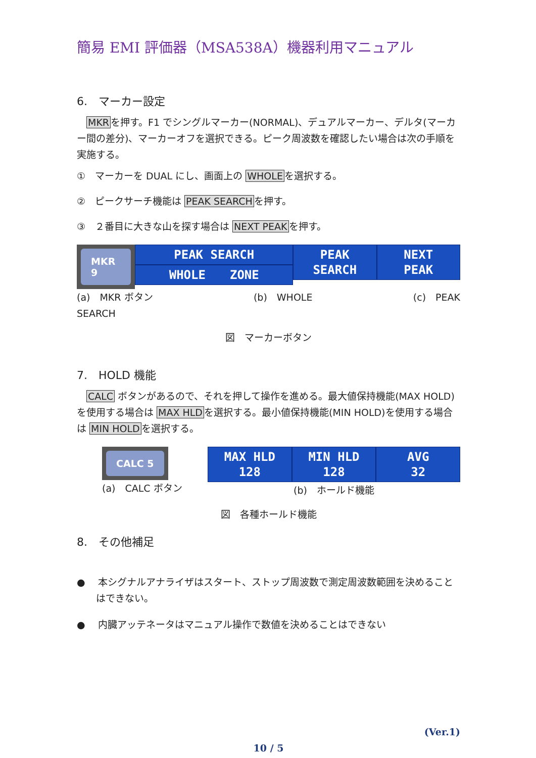簡易 EMI 評価器（MSA538A）機器利用マニュアル
6.　マーカー設定
　MKRを押す。F1 でシングルマーカー(NORMAL)、デュアルマーカー、デルタ(マーカー間の差分)、マーカーオフを選択できる。ピーク周波数を確認したい場合は次の手順を実施する。
①　マーカーを DUAL にし、画面上の WHOLEを選択する。
②　ピークサーチ機能は PEAK SEARCHを押す。
③　２番目に大きな山を探す場合は NEXT PEAKを押す。
MKR 9
PEAK SEARCH
WHOLE　　ZONE
PEAK
SEARCH
NEXT
PEAK
(a)　MKR ボタン (b)　WHOLE (c)　PEAK
SEARCH
図　マーカーボタン
7.　HOLD 機能
　CALC ボタンがあるので、それを押して操作を進める。最大値保持機能(MAX HOLD)を使用する場合は MAX HLDを選択する。最小値保持機能(MIN HOLD)を使用する場合は MIN HOLDを選択する。
CALC 5
(a)　CALC ボタン
MAX HLD
128
MIN HLD
128
AVG
32
(b)　ホールド機能
図　各種ホールド機能
8.　その他補足
●　 本シグナルアナライザはスタート、ストップ周波数で測定周波数範囲を決めることはできない。
●　 内臓アッテネータはマニュアル操作で数値を決めることはできない
(Ver.1)
10 / 5